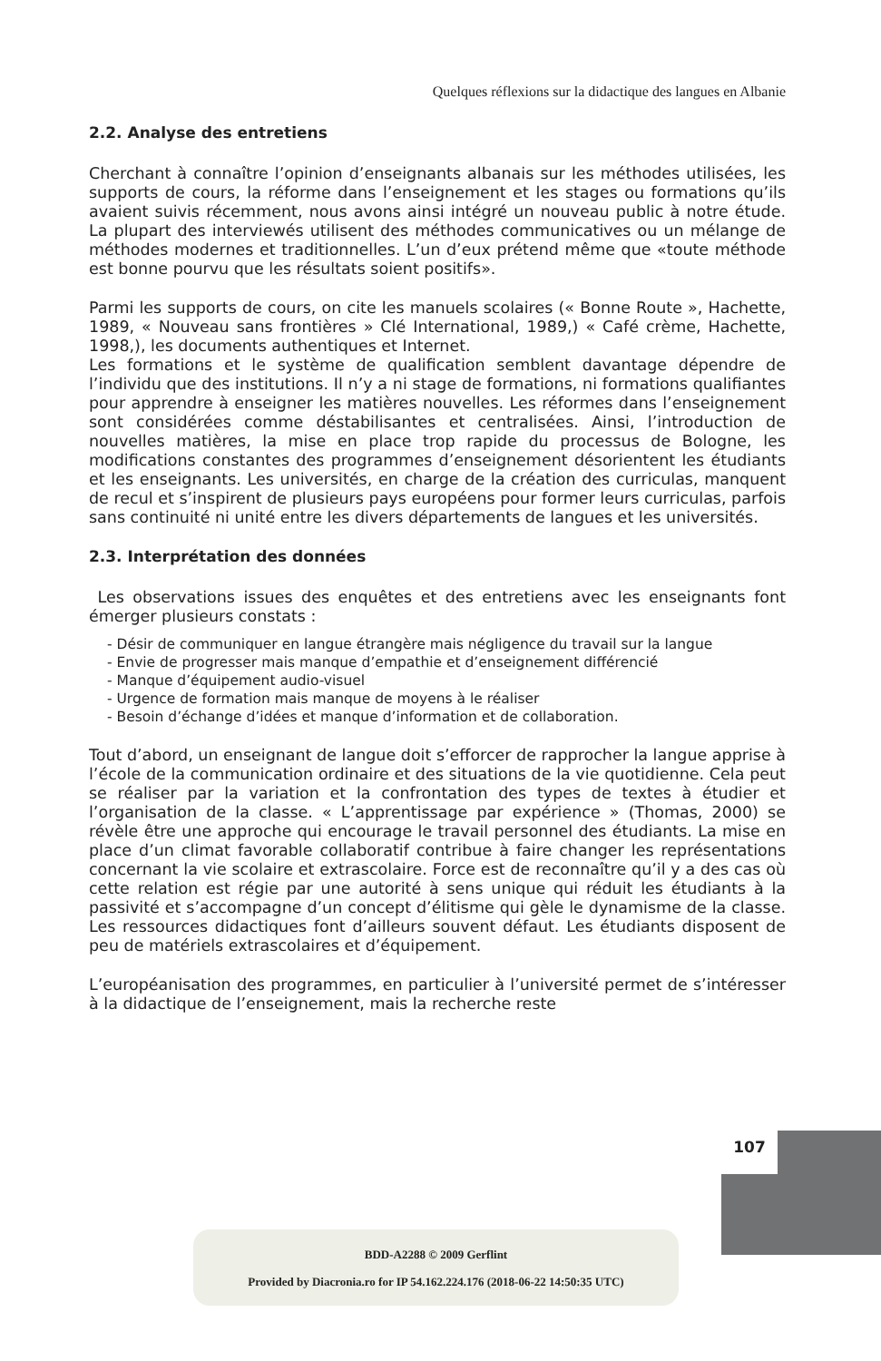Quelques réflexions sur la didactique des langues en Albanie
2.2. Analyse des entretiens
Cherchant à connaître l’opinion d’enseignants albanais sur les méthodes utilisées, les supports de cours, la réforme dans l’enseignement et les stages ou formations qu’ils avaient suivis récemment, nous avons ainsi intégré un nouveau public à notre étude. La plupart des interviewés utilisent des méthodes communicatives ou un mélange de méthodes modernes et traditionnelles. L’un d’eux prétend même que «toute méthode est bonne pourvu que les résultats soient positifs».
Parmi les supports de cours, on cite les manuels scolaires (« Bonne Route », Hachette, 1989, « Nouveau sans frontières » Clé International, 1989,) « Café crème, Hachette, 1998,), les documents authentiques et Internet.
Les formations et le système de qualification semblent davantage dépendre de l’individu que des institutions. Il n’y a ni stage de formations, ni formations qualifiantes pour apprendre à enseigner les matières nouvelles. Les réformes dans l’enseignement sont considérées comme déstabilisantes et centralisées. Ainsi, l’introduction de nouvelles matières, la mise en place trop rapide du processus de Bologne, les modifications constantes des programmes d’enseignement désorientent les étudiants et les enseignants. Les universités, en charge de la création des curriculas, manquent de recul et s’inspirent de plusieurs pays européens pour former leurs curriculas, parfois sans continuité ni unité entre les divers départements de langues et les universités.
2.3. Interprétation des données
Les observations issues des enquêtes et des entretiens avec les enseignants font émerger plusieurs constats :
- Désir de communiquer en langue étrangère mais négligence du travail sur la langue
- Envie de progresser mais manque d’empathie et d’enseignement différencié
- Manque d’équipement audio-visuel
- Urgence de formation mais manque de moyens à le réaliser
- Besoin d’échange d’idées et manque d’information et de collaboration.
Tout d’abord, un enseignant de langue doit s’efforcer de rapprocher la langue apprise à l’école de la communication ordinaire et des situations de la vie quotidienne. Cela peut se réaliser par la variation et la confrontation des types de textes à étudier et l’organisation de la classe. « L’apprentissage par expérience » (Thomas, 2000) se révèle être une approche qui encourage le travail personnel des étudiants. La mise en place d’un climat favorable collaboratif contribue à faire changer les représentations concernant la vie scolaire et extrascolaire. Force est de reconnaître qu’il y a des cas où cette relation est régie par une autorité à sens unique qui réduit les étudiants à la passivité et s’accompagne d’un concept d’élitisme qui gèle le dynamisme de la classe. Les ressources didactiques font d’ailleurs souvent défaut. Les étudiants disposent de peu de matériels extrascolaires et d’équipement.
L’européanisation des programmes, en particulier à l’université permet de s’intéresser à la didactique de l’enseignement, mais la recherche reste
107
BDD-A2288 © 2009 Gerflint
Provided by Diacronia.ro for IP 54.162.224.176 (2018-06-22 14:50:35 UTC)